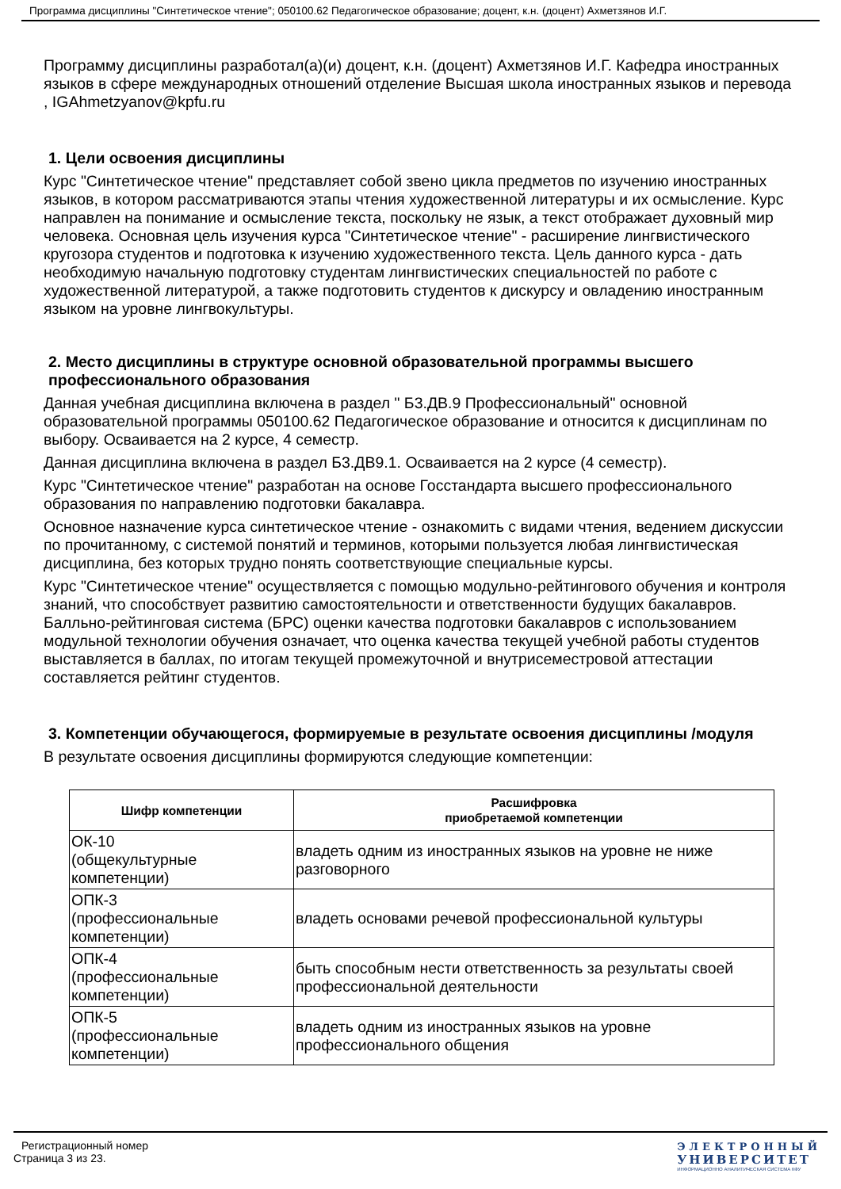Программа дисциплины "Синтетическое чтение"; 050100.62 Педагогическое образование; доцент, к.н. (доцент) Ахметзянов И.Г.
Программу дисциплины разработал(а)(и) доцент, к.н. (доцент) Ахметзянов И.Г. Кафедра иностранных языков в сфере международных отношений отделение Высшая школа иностранных языков и перевода , IGAhmetzyanov@kpfu.ru
1. Цели освоения дисциплины
Курс "Синтетическое чтение" представляет собой звено цикла предметов по изучению иностранных языков, в котором рассматриваются этапы чтения художественной литературы и их осмысление. Курс направлен на понимание и осмысление текста, поскольку не язык, а текст отображает духовный мир человека. Основная цель изучения курса "Синтетическое чтение" - расширение лингвистического кругозора студентов и подготовка к изучению художественного текста. Цель данного курса - дать необходимую начальную подготовку студентам лингвистических специальностей по работе с художественной литературой, а также подготовить студентов к дискурсу и овладению иностранным языком на уровне лингвокультуры.
2. Место дисциплины в структуре основной образовательной программы высшего профессионального образования
Данная учебная дисциплина включена в раздел " Б3.ДВ.9 Профессиональный" основной образовательной программы 050100.62 Педагогическое образование и относится к дисциплинам по выбору. Осваивается на 2 курсе, 4 семестр.
Данная дисциплина включена в раздел Б3.ДВ9.1. Осваивается на 2 курсе (4 семестр).
Курс "Синтетическое чтение" разработан на основе Госстандарта высшего профессионального образования по направлению подготовки бакалавра.
Основное назначение курса синтетическое чтение - ознакомить с видами чтения, ведением дискуссии по прочитанному, с системой понятий и терминов, которыми пользуется любая лингвистическая дисциплина, без которых трудно понять соответствующие специальные курсы.
Курс "Синтетическое чтение" осуществляется с помощью модульно-рейтингового обучения и контроля знаний, что способствует развитию самостоятельности и ответственности будущих бакалавров. Балльно-рейтинговая система (БРС) оценки качества подготовки бакалавров с использованием модульной технологии обучения означает, что оценка качества текущей учебной работы студентов выставляется в баллах, по итогам текущей промежуточной и внутрисеместровой аттестации составляется рейтинг студентов.
3. Компетенции обучающегося, формируемые в результате освоения дисциплины /модуля
В результате освоения дисциплины формируются следующие компетенции:
| Шифр компетенции | Расшифровка приобретаемой компетенции |
| --- | --- |
| ОК-10 (общекультурные компетенции) | владеть одним из иностранных языков на уровне не ниже разговорного |
| ОПК-3 (профессиональные компетенции) | владеть основами речевой профессиональной культуры |
| ОПК-4 (профессиональные компетенции) | быть способным нести ответственность за результаты своей профессиональной деятельности |
| ОПК-5 (профессиональные компетенции) | владеть одним из иностранных языков на уровне профессионального общения |
Регистрационный номер
Страница 3 из 23.
ЭЛЕКТРОННЫЙ
УНИВЕРСИТЕТ
ИНФОРМАЦИОННО АНАЛИТИЧЕСКАЯ СИСТЕМА КФУ